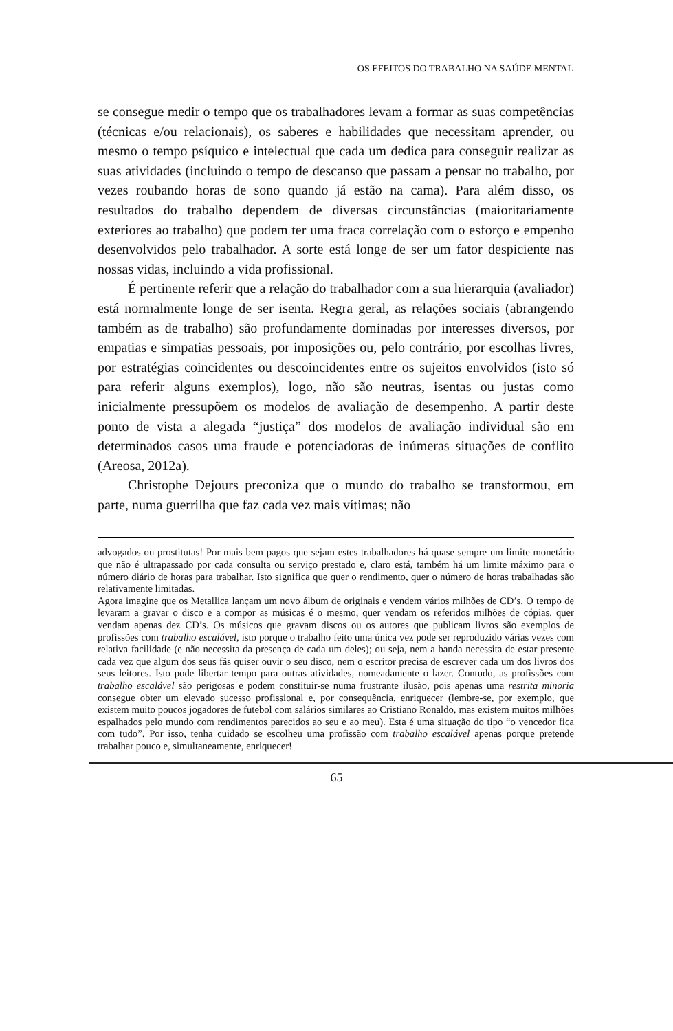OS EFEITOS DO TRABALHO NA SAÚDE MENTAL
se consegue medir o tempo que os trabalhadores levam a formar as suas competências (técnicas e/ou relacionais), os saberes e habilidades que necessitam aprender, ou mesmo o tempo psíquico e intelectual que cada um dedica para conseguir realizar as suas atividades (incluindo o tempo de descanso que passam a pensar no trabalho, por vezes roubando horas de sono quando já estão na cama). Para além disso, os resultados do trabalho dependem de diversas circunstâncias (maioritariamente exteriores ao trabalho) que podem ter uma fraca correlação com o esforço e empenho desenvolvidos pelo trabalhador. A sorte está longe de ser um fator despiciente nas nossas vidas, incluindo a vida profissional.
É pertinente referir que a relação do trabalhador com a sua hierarquia (avaliador) está normalmente longe de ser isenta. Regra geral, as relações sociais (abrangendo também as de trabalho) são profundamente dominadas por interesses diversos, por empatias e simpatias pessoais, por imposições ou, pelo contrário, por escolhas livres, por estratégias coincidentes ou descoincidentes entre os sujeitos envolvidos (isto só para referir alguns exemplos), logo, não são neutras, isentas ou justas como inicialmente pressupõem os modelos de avaliação de desempenho. A partir deste ponto de vista a alegada “justiça” dos modelos de avaliação individual são em determinados casos uma fraude e potenciadoras de inúmeras situações de conflito (Areosa, 2012a).
Christophe Dejours preconiza que o mundo do trabalho se transformou, em parte, numa guerrilha que faz cada vez mais vítimas; não
advogados ou prostitutas! Por mais bem pagos que sejam estes trabalhadores há quase sempre um limite monetário que não é ultrapassado por cada consulta ou serviço prestado e, claro está, também há um limite máximo para o número diário de horas para trabalhar. Isto significa que quer o rendimento, quer o número de horas trabalhadas são relativamente limitadas.
Agora imagine que os Metallica lançam um novo álbum de originais e vendem vários milhões de CD’s. O tempo de levaram a gravar o disco e a compor as músicas é o mesmo, quer vendam os referidos milhões de cópias, quer vendam apenas dez CD’s. Os músicos que gravam discos ou os autores que publicam livros são exemplos de profissões com trabalho escalável, isto porque o trabalho feito uma única vez pode ser reproduzido várias vezes com relativa facilidade (e não necessita da presença de cada um deles); ou seja, nem a banda necessita de estar presente cada vez que algum dos seus fãs quiser ouvir o seu disco, nem o escritor precisa de escrever cada um dos livros dos seus leitores. Isto pode libertar tempo para outras atividades, nomeadamente o lazer. Contudo, as profissões com trabalho escalável são perigosas e podem constituir-se numa frustrante ilusão, pois apenas uma restrita minoria consegue obter um elevado sucesso profissional e, por consequência, enriquecer (lembre-se, por exemplo, que existem muito poucos jogadores de futebol com salários similares ao Cristiano Ronaldo, mas existem muitos milhões espalhados pelo mundo com rendimentos parecidos ao seu e ao meu). Esta é uma situação do tipo “o vencedor fica com tudo”. Por isso, tenha cuidado se escolheu uma profissão com trabalho escalável apenas porque pretende trabalhar pouco e, simultaneamente, enriquecer!
65